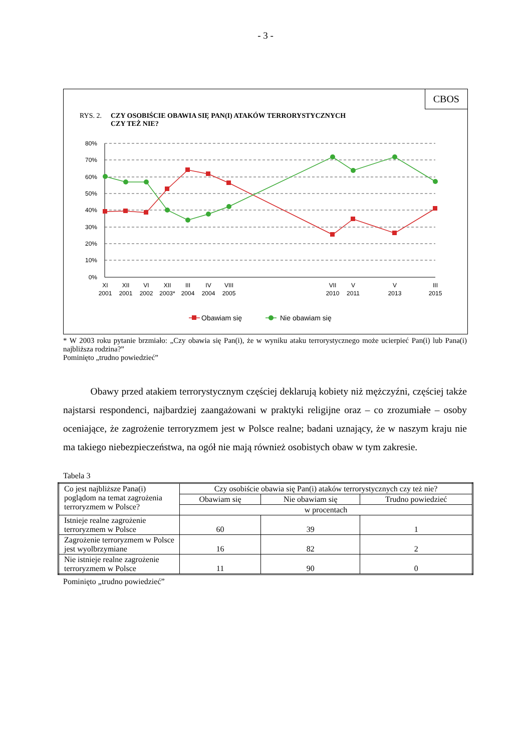- 3 -
CBOS
RYS. 2. CZY OSOBIŚCIE OBAWIA SIĘ PAN(I) ATAKÓW TERRORYSTYCZNYCH
CZY TEŻ NIE?
80%
70%
60%
50%
40%
30%
20%
10%
0%
XI
2001
XII
2001
VI
2002
XII
2003*
III
2004
IV
2004
VIII
2005
VII
2010
V
2011
V
2013
III
2015
Obawiam się
Nie obawiam się
* W 2003 roku pytanie brzmiało: „Czy obawia się Pan(i), że w wyniku ataku terrorystycznego może ucierpieć Pan(i) lub Pana(i) najbliższa rodzina?”
Pominięto „trudno powiedzieć”
Obawy przed atakiem terrorystycznym częściej deklarują kobiety niż mężczyźni, częściej także najstarsi respondenci, najbardziej zaangażowani w praktyki religijne oraz – co zrozumiałe – osoby oceniające, że zagrożenie terroryzmem jest w Polsce realne; badani uznający, że w naszym kraju nie ma takiego niebezpieczeństwa, na ogół nie mają również osobistych obaw w tym zakresie.
Tabela 3
| Co jest najbliższe Pana(i) poglądom na temat zagrożenia terroryzmem w Polsce? | Czy osobiście obawia się Pan(i) ataków terrorystycznych czy też nie? | | |
| --- | --- | --- | --- |
| | Obawiam się | Nie obawiam się | Trudno powiedzieć |
| | w procentach | | |
| Istnieje realne zagrożenie terroryzmem w Polsce | 60 | 39 | 1 |
| Zagrożenie terroryzmem w Polsce jest wyolbrzymiane | 16 | 82 | 2 |
| Nie istnieje realne zagrożenie terroryzmem w Polsce | 11 | 90 | 0 |
Pominięto „trudno powiedzieć”